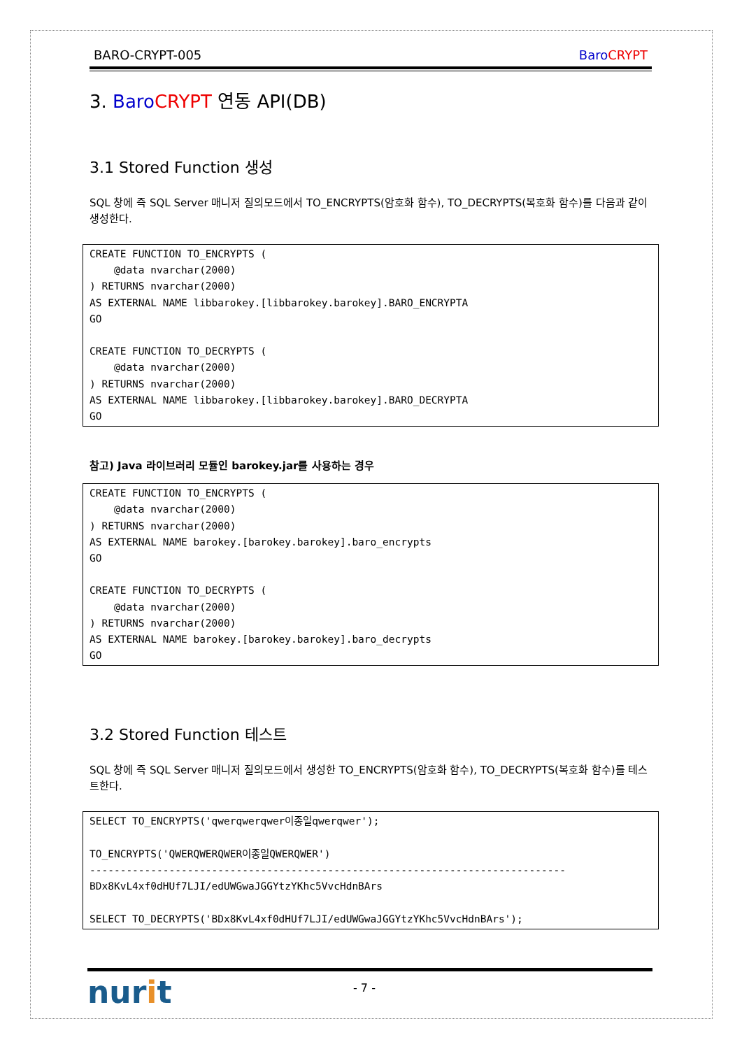BARO-CRYPT-005 Baro CRYPT
3. Baro CRYPT 연동 API(DB)
3.1 Stored Function 생성
SQL 창에 즉 SQL Server 매니저 질의모드에서 TO_ENCRYPTS(암호화 함수), TO_DECRYPTS(복호화 함수)를 다음과 같이 생성한다.
CREATE FUNCTION TO_ENCRYPTS (
    @data nvarchar(2000)
) RETURNS nvarchar(2000)
AS EXTERNAL NAME libbarokey.[libbarokey.barokey].BARO_ENCRYPTA
GO

CREATE FUNCTION TO_DECRYPTS (
    @data nvarchar(2000)
) RETURNS nvarchar(2000)
AS EXTERNAL NAME libbarokey.[libbarokey.barokey].BARO_DECRYPTA
GO
참고) Java 라이브러리 모듈인 barokey.jar를 사용하는 경우
CREATE FUNCTION TO_ENCRYPTS (
    @data nvarchar(2000)
) RETURNS nvarchar(2000)
AS EXTERNAL NAME barokey.[barokey.barokey].baro_encrypts
GO

CREATE FUNCTION TO_DECRYPTS (
    @data nvarchar(2000)
) RETURNS nvarchar(2000)
AS EXTERNAL NAME barokey.[barokey.barokey].baro_decrypts
GO
3.2 Stored Function 테스트
SQL 창에 즉 SQL Server 매니저 질의모드에서 생성한 TO_ENCRYPTS(암호화 함수), TO_DECRYPTS(복호화 함수)를 테스트한다.
SELECT TO_ENCRYPTS('qwerqwerqwer이종일qwerqwer');

TO_ENCRYPTS('QWERQWERQWER이종일QWERQWER')
------------------------------------------------------------------------------
BDx8KvL4xf0dHUf7LJI/edUWGwaJGGYtzYKhc5VvcHdnBArs

SELECT TO_DECRYPTS('BDx8KvL4xf0dHUf7LJI/edUWGwaJGGYtzYKhc5VvcHdnBArs');
nurit - 7 -